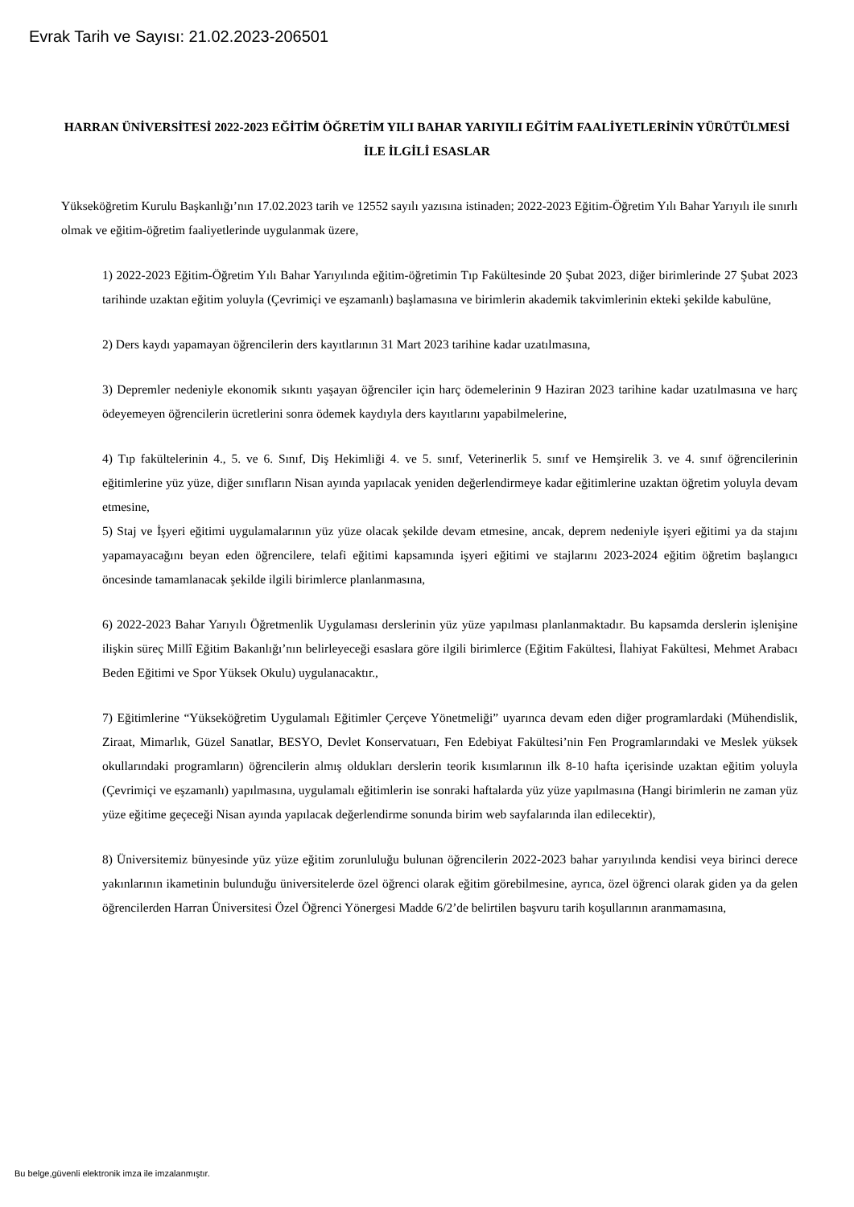Evrak Tarih ve Sayısı: 21.02.2023-206501
HARRAN ÜNİVERSİTESİ 2022-2023 EĞİTİM ÖĞRETİM YILI BAHAR YARIYILI EĞİTİM FAALİYETLERİNİN YÜRÜTÜLMESİ İLE İLGİLİ ESASLAR
Yükseköğretim Kurulu Başkanlığı’nın 17.02.2023 tarih ve 12552 sayılı yazısına istinaden; 2022-2023 Eğitim-Öğretim Yılı Bahar Yarıyılı ile sınırlı olmak ve eğitim-öğretim faaliyetlerinde uygulanmak üzere,
1) 2022-2023 Eğitim-Öğretim Yılı Bahar Yarıyılında eğitim-öğretimin Tıp Fakültesinde 20 Şubat 2023, diğer birimlerinde 27 Şubat 2023 tarihinde uzaktan eğitim yoluyla (Çevrimiçi ve eşzamanlı) başlamasına ve birimlerin akademik takvimlerinin ekteki şekilde kabulüne,
2) Ders kaydı yapamayan öğrencilerin ders kayıtlarının 31 Mart 2023 tarihine kadar uzatılmasına,
3) Depremler nedeniyle ekonomik sıkıntı yaşayan öğrenciler için harç ödemelerinin 9 Haziran 2023 tarihine kadar uzatılmasına ve harç ödeyemeyen öğrencilerin ücretlerini sonra ödemek kaydıyla ders kayıtlarını yapabilmelerine,
4) Tıp fakültelerinin 4., 5. ve 6. Sınıf, Diş Hekimliği 4. ve 5. sınıf, Veterinerlik 5. sınıf ve Hemşirelik 3. ve 4. sınıf öğrencilerinin eğitimlerine yüz yüze, diğer sınıfların Nisan ayında yapılacak yeniden değerlendirmeye kadar eğitimlerine uzaktan öğretim yoluyla devam etmesine,
5) Staj ve İşyeri eğitimi uygulamalarının yüz yüze olacak şekilde devam etmesine, ancak, deprem nedeniyle işyeri eğitimi ya da stajını yapamayacağını beyan eden öğrencilere, telafi eğitimi kapsamında işyeri eğitimi ve stajlarını 2023-2024 eğitim öğretim başlangıcı öncesinde tamamlanacak şekilde ilgili birimlerce planlanmasına,
6) 2022-2023 Bahar Yarıyılı Öğretmenlik Uygulaması derslerinin yüz yüze yapılması planlanmaktadır. Bu kapsamda derslerin işlenişine ilişkin süreç Millî Eğitim Bakanlığı’nın belirleyeceği esaslara göre ilgili birimlerce (Eğitim Fakültesi, İlahiyat Fakültesi, Mehmet Arabacı Beden Eğitimi ve Spor Yüksek Okulu) uygulanacaktır.,
7) Eğitimlerine “Yükseköğretim Uygulamalı Eğitimler Çerçeve Yönetmeliği” uyarınca devam eden diğer programlardaki (Mühendislik, Ziraat, Mimarlık, Güzel Sanatlar, BESYO, Devlet Konservatuarı, Fen Edebiyat Fakültesi’nin Fen Programlarındaki ve Meslek yüksek okullarındaki programların) öğrencilerin almış oldukları derslerin teorik kısımlarının ilk 8-10 hafta içerisinde uzaktan eğitim yoluyla (Çevrimiçi ve eşzamanlı) yapılmasına, uygulamalı eğitimlerin ise sonraki haftalarda yüz yüze yapılmasına (Hangi birimlerin ne zaman yüz yüze eğitime geçeceği Nisan ayında yapılacak değerlendirme sonunda birim web sayfalarında ilan edilecektir),
8) Üniversitemiz bünyesinde yüz yüze eğitim zorunluluğu bulunan öğrencilerin 2022-2023 bahar yarıyılında kendisi veya birinci derece yakınlarının ikametinin bulunduğu üniversitelerde özel öğrenci olarak eğitim görebilmesine, ayrıca, özel öğrenci olarak giden ya da gelen öğrencilerden Harran Üniversitesi Özel Öğrenci Yönergesi Madde 6/2’de belirtilen başvuru tarih koşullarının aranmamasına,
Bu belge,güvenli elektronik imza ile imzalanmıştır.